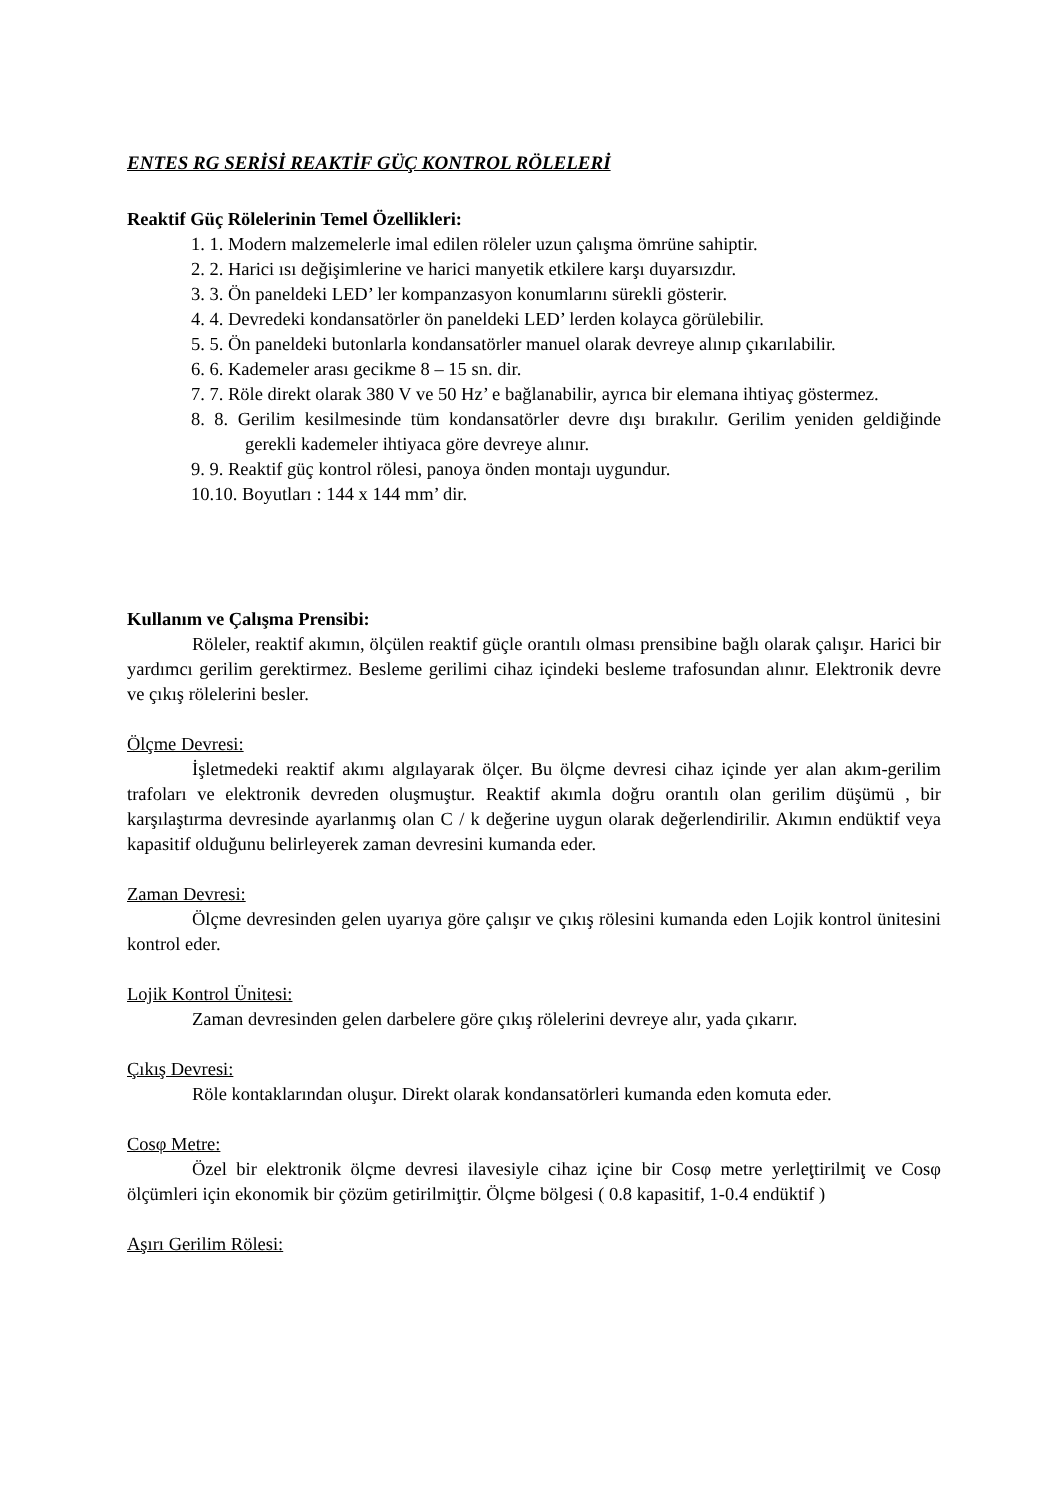ENTES RG SERİSİ REAKTİF GÜÇ KONTROL RÖLELERİ
Reaktif Güç Rölelerinin Temel Özellikleri:
1. 1. Modern malzemelerle imal edilen röleler uzun çalışma ömrüne sahiptir.
2. 2. Harici ısı değişimlerine ve harici manyetik etkilere karşı duyarsızdır.
3. 3. Ön paneldeki LED’ ler kompanzasyon konumlarını sürekli gösterir.
4. 4. Devredeki kondansatörler ön paneldeki LED’ lerden kolayca görülebilir.
5. 5. Ön paneldeki butonlarla kondansatörler manuel olarak devreye alınıp çıkarılabilir.
6. 6. Kademeler arası gecikme 8 – 15 sn. dir.
7. 7. Röle direkt olarak 380 V ve 50 Hz’ e bağlanabilir, ayrıca bir elemana ihtiyaç göstermez.
8. 8. Gerilim kesilmesinde tüm kondansatörler devre dışı bırakılır. Gerilim yeniden geldiğinde gerekli kademeler ihtiyaca göre devreye alınır.
9. 9. Reaktif güç kontrol rölesi, panoya önden montajı uygundur.
10.10. Boyutları : 144 x 144 mm’ dir.
Kullanım ve Çalışma Prensibi:
Röleler, reaktif akımın, ölçülen reaktif güçle orantılı olması prensibine bağlı olarak çalışır. Harici bir yardımcı gerilim gerektirmez. Besleme gerilimi cihaz içindeki besleme trafosundan alınır. Elektronik devre ve çıkış rölelerini besler.
Ölçme Devresi:
İşletmedeki reaktif akımı algılayarak ölçer. Bu ölçme devresi cihaz içinde yer alan akım-gerilim trafoları ve elektronik devreden oluşmuştur. Reaktif akımla doğru orantılı olan gerilim düşümü , bir karşılaştırma devresinde ayarlanmış olan C / k değerine uygun olarak değerlendirilir. Akımın endüktif veya kapasitif olduğunu belirleyerek zaman devresini kumanda eder.
Zaman Devresi:
Ölçme devresinden gelen uyarıya göre çalışır ve çıkış rölesini kumanda eden Lojik kontrol ünitesini kontrol eder.
Lojik Kontrol Ünitesi:
Zaman devresinden gelen darbelere göre çıkış rölelerini devreye alır, yada çıkarır.
Çıkış Devresi:
Röle kontaklarından oluşur. Direkt olarak kondansatörleri kumanda eden komuta eder.
Cosφ Metre:
Özel bir elektronik ölçme devresi ilavesiyle cihaz içine bir Cosφ metre yerleţtirilmiţ ve Cosφ ölçümleri için ekonomik bir çözüm getirilmiţtir. Ölçme bölgesi ( 0.8 kapasitif, 1-0.4 endüktif )
Aşırı Gerilim Rölesi: